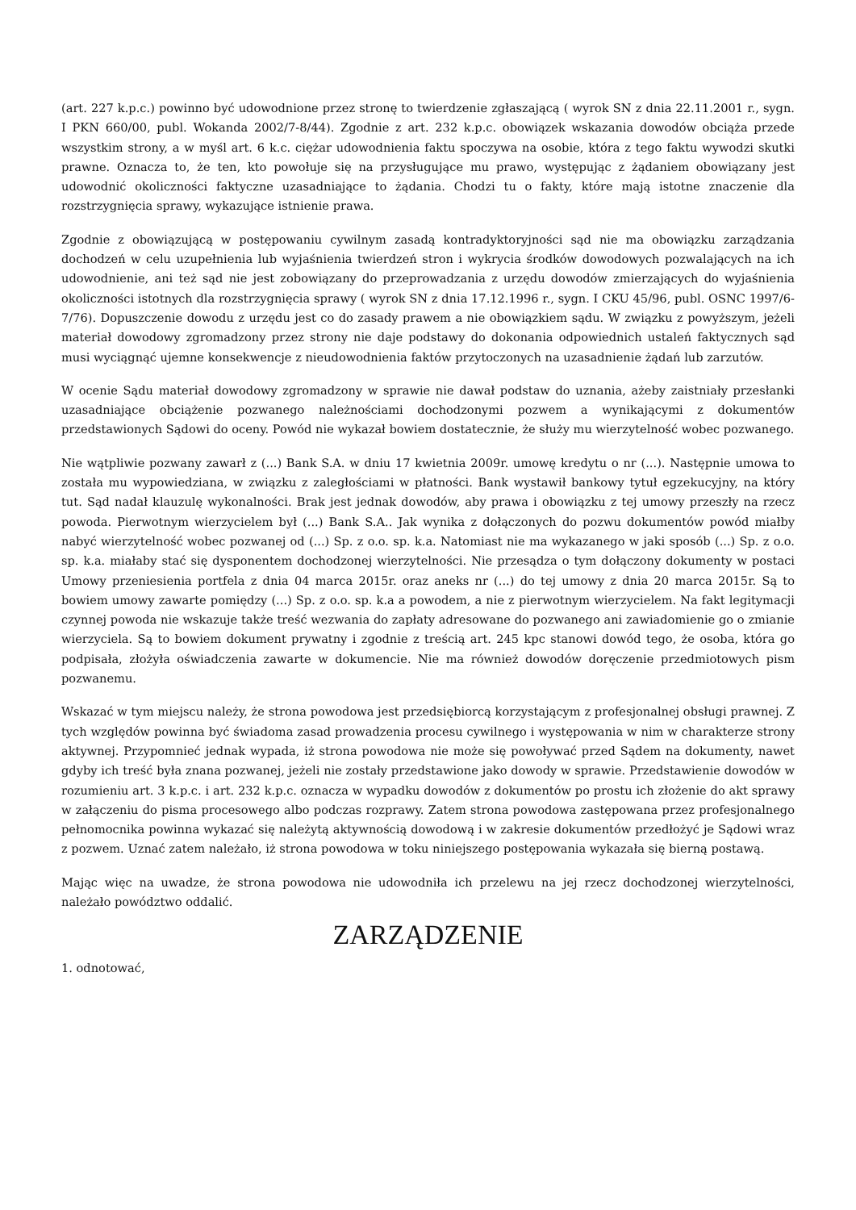(art. 227 k.p.c.) powinno być udowodnione przez stronę to twierdzenie zgłaszającą ( wyrok SN z dnia 22.11.2001 r., sygn. I PKN 660/00, publ. Wokanda 2002/7-8/44). Zgodnie z art. 232 k.p.c. obowiązek wskazania dowodów obciąża przede wszystkim strony, a w myśl art. 6 k.c. ciężar udowodnienia faktu spoczywa na osobie, która z tego faktu wywodzi skutki prawne. Oznacza to, że ten, kto powołuje się na przysługujące mu prawo, występując z żądaniem obowiązany jest udowodnić okoliczności faktyczne uzasadniające to żądania. Chodzi tu o fakty, które mają istotne znaczenie dla rozstrzygnięcia sprawy, wykazujące istnienie prawa.
Zgodnie z obowiązującą w postępowaniu cywilnym zasadą kontradyktoryjności sąd nie ma obowiązku zarządzania dochodzeń w celu uzupełnienia lub wyjaśnienia twierdzeń stron i wykrycia środków dowodowych pozwalających na ich udowodnienie, ani też sąd nie jest zobowiązany do przeprowadzania z urzędu dowodów zmierzających do wyjaśnienia okoliczności istotnych dla rozstrzygnięcia sprawy ( wyrok SN z dnia 17.12.1996 r., sygn. I CKU 45/96, publ. OSNC 1997/6-7/76). Dopuszczenie dowodu z urzędu jest co do zasady prawem a nie obowiązkiem sądu. W związku z powyższym, jeżeli materiał dowodowy zgromadzony przez strony nie daje podstawy do dokonania odpowiednich ustaleń faktycznych sąd musi wyciągnąć ujemne konsekwencje z nieudowodnienia faktów przytoczonych na uzasadnienie żądań lub zarzutów.
W ocenie Sądu materiał dowodowy zgromadzony w sprawie nie dawał podstaw do uznania, ażeby zaistniały przesłanki uzasadniające obciążenie pozwanego należnościami dochodzonymi pozwem a wynikającymi z dokumentów przedstawionych Sądowi do oceny. Powód nie wykazał bowiem dostatecznie, że służy mu wierzytelność wobec pozwanego.
Nie wątpliwie pozwany zawarł z (...) Bank S.A. w dniu 17 kwietnia 2009r. umowę kredytu o nr (...). Następnie umowa to została mu wypowiedziana, w związku z zaległościami w płatności. Bank wystawił bankowy tytuł egzekucyjny, na który tut. Sąd nadał klauzulę wykonalności. Brak jest jednak dowodów, aby prawa i obowiązku z tej umowy przeszły na rzecz powoda. Pierwotnym wierzycielem był (...) Bank S.A.. Jak wynika z dołączonych do pozwu dokumentów powód miałby nabyć wierzytelność wobec pozwanej od (...) Sp. z o.o. sp. k.a. Natomiast nie ma wykazanego w jaki sposób (...) Sp. z o.o. sp. k.a. miałaby stać się dysponentem dochodzonej wierzytelności. Nie przesądza o tym dołączony dokumenty w postaci Umowy przeniesienia portfela z dnia 04 marca 2015r. oraz aneks nr (...) do tej umowy z dnia 20 marca 2015r. Są to bowiem umowy zawarte pomiędzy (...) Sp. z o.o. sp. k.a a powodem, a nie z pierwotnym wierzycielem. Na fakt legitymacji czynnej powoda nie wskazuje także treść wezwania do zapłaty adresowane do pozwanego ani zawiadomienie go o zmianie wierzyciela. Są to bowiem dokument prywatny i zgodnie z treścią art. 245 kpc stanowi dowód tego, że osoba, która go podpisała, złożyła oświadczenia zawarte w dokumencie. Nie ma również dowodów doręczenie przedmiotowych pism pozwanemu.
Wskazać w tym miejscu należy, że strona powodowa jest przedsiębiorcą korzystającym z profesjonalnej obsługi prawnej. Z tych względów powinna być świadoma zasad prowadzenia procesu cywilnego i występowania w nim w charakterze strony aktywnej. Przypomnieć jednak wypada, iż strona powodowa nie może się powoływać przed Sądem na dokumenty, nawet gdyby ich treść była znana pozwanej, jeżeli nie zostały przedstawione jako dowody w sprawie. Przedstawienie dowodów w rozumieniu art. 3 k.p.c. i art. 232 k.p.c. oznacza w wypadku dowodów z dokumentów po prostu ich złożenie do akt sprawy w załączeniu do pisma procesowego albo podczas rozprawy. Zatem strona powodowa zastępowana przez profesjonalnego pełnomocnika powinna wykazać się należytą aktywnością dowodową i w zakresie dokumentów przedłożyć je Sądowi wraz z pozwem. Uznać zatem należało, iż strona powodowa w toku niniejszego postępowania wykazała się bierną postawą.
Mając więc na uwadze, że strona powodowa nie udowodniła ich przelewu na jej rzecz dochodzonej wierzytelności, należało powództwo oddalić.
ZARZĄDZENIE
1. odnotować,